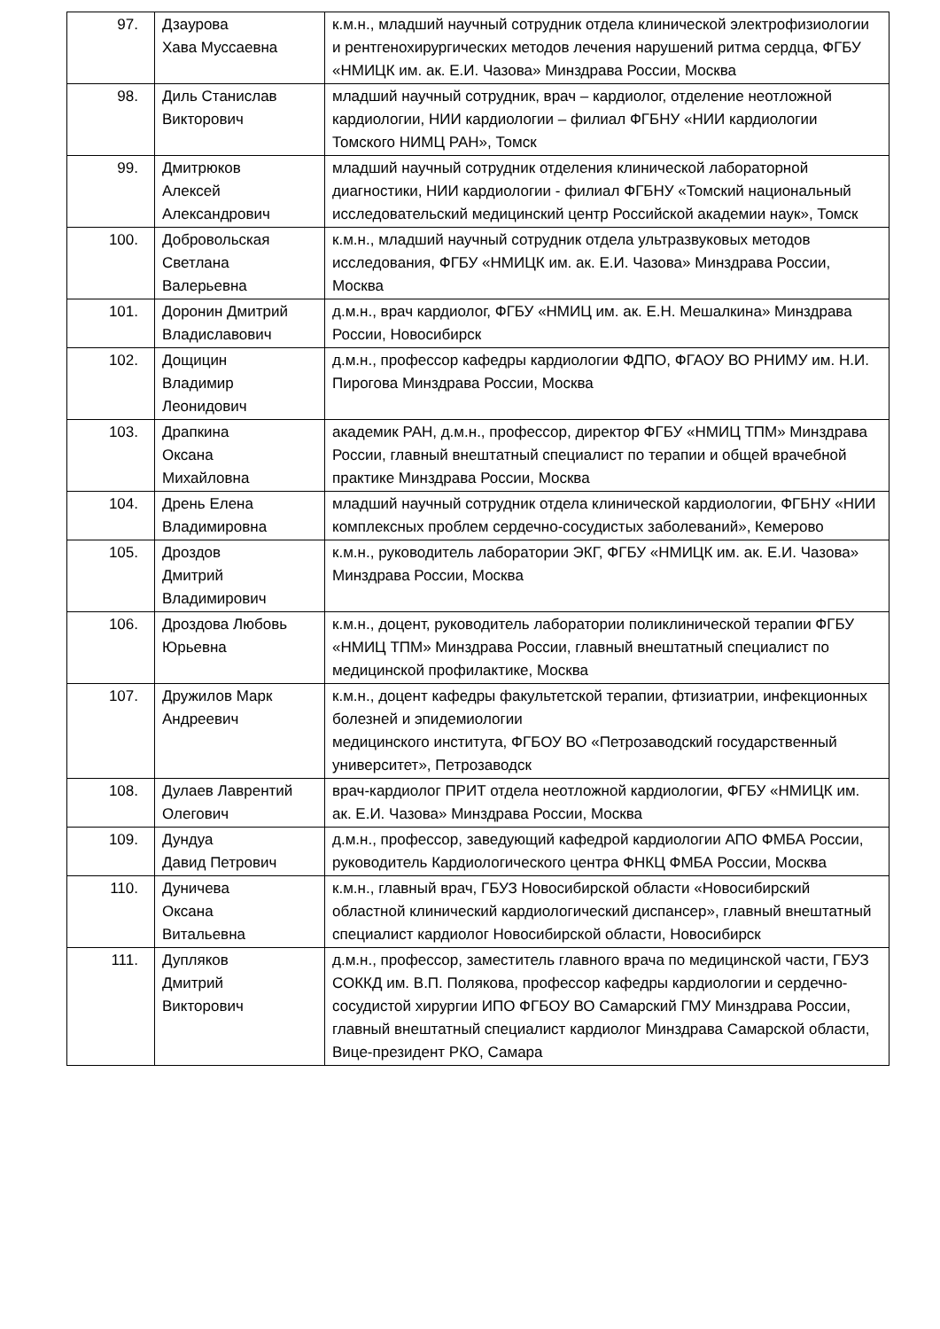| 97. | Дзаурова Хава Муссаевна | к.м.н., младший научный сотрудник отдела клинической электрофизиологии и рентгенохирургических методов лечения нарушений ритма сердца, ФГБУ «НМИЦК им. ак. Е.И. Чазова» Минздрава России, Москва |
| 98. | Диль Станислав Викторович | младший научный сотрудник, врач – кардиолог, отделение неотложной кардиологии, НИИ кардиологии – филиал ФГБНУ «НИИ кардиологии Томского НИМЦ РАН», Томск |
| 99. | Дмитрюков Алексей Александрович | младший научный сотрудник отделения клинической лабораторной диагностики, НИИ кардиологии - филиал ФГБНУ «Томский национальный исследовательский медицинский центр Российской академии наук», Томск |
| 100. | Добровольская Светлана Валерьевна | к.м.н., младший научный сотрудник отдела ультразвуковых методов исследования, ФГБУ «НМИЦК им. ак. Е.И. Чазова» Минздрава России, Москва |
| 101. | Доронин Дмитрий Владиславович | д.м.н., врач кардиолог, ФГБУ «НМИЦ им. ак. Е.Н. Мешалкина» Минздрава России, Новосибирск |
| 102. | Дощицин Владимир Леонидович | д.м.н., профессор кафедры кардиологии ФДПО, ФГАОУ ВО РНИМУ им. Н.И. Пирогова Минздрава России, Москва |
| 103. | Драпкина Оксана Михайловна | академик РАН, д.м.н., профессор, директор ФГБУ «НМИЦ ТПМ» Минздрава России, главный внештатный специалист по терапии и общей врачебной практике Минздрава России, Москва |
| 104. | Дрень Елена Владимировна | младший научный сотрудник отдела клинической кардиологии, ФГБНУ «НИИ комплексных проблем сердечно-сосудистых заболеваний», Кемерово |
| 105. | Дроздов Дмитрий Владимирович | к.м.н., руководитель лаборатории ЭКГ, ФГБУ «НМИЦК им. ак. Е.И. Чазова» Минздрава России, Москва |
| 106. | Дроздова Любовь Юрьевна | к.м.н., доцент, руководитель лаборатории поликлинической терапии ФГБУ «НМИЦ ТПМ» Минздрава России, главный внештатный специалист по медицинской профилактике, Москва |
| 107. | Дружилов Марк Андреевич | к.м.н., доцент кафедры факультетской терапии, фтизиатрии, инфекционных болезней и эпидемиологии медицинского института, ФГБОУ ВО «Петрозаводский государственный университет», Петрозаводск |
| 108. | Дулаев Лаврентий Олегович | врач-кардиолог ПРИТ отдела неотложной кардиологии, ФГБУ «НМИЦК им. ак. Е.И. Чазова» Минздрава России, Москва |
| 109. | Дундуа Давид Петрович | д.м.н., профессор, заведующий кафедрой кардиологии АПО ФМБА России, руководитель Кардиологического центра ФНКЦ ФМБА России, Москва |
| 110. | Дуничева Оксана Витальевна | к.м.н., главный врач, ГБУЗ Новосибирской области «Новосибирский областной клинический кардиологический диспансер», главный внештатный специалист кардиолог Новосибирской области, Новосибирск |
| 111. | Дупляков Дмитрий Викторович | д.м.н., профессор, заместитель главного врача по медицинской части, ГБУЗ СОККД им. В.П. Полякова, профессор кафедры кардиологии и сердечно-сосудистой хирургии ИПО ФГБОУ ВО Самарский ГМУ Минздрава России, главный внештатный специалист кардиолог Минздрава Самарской области, Вице-президент РКО, Самара |